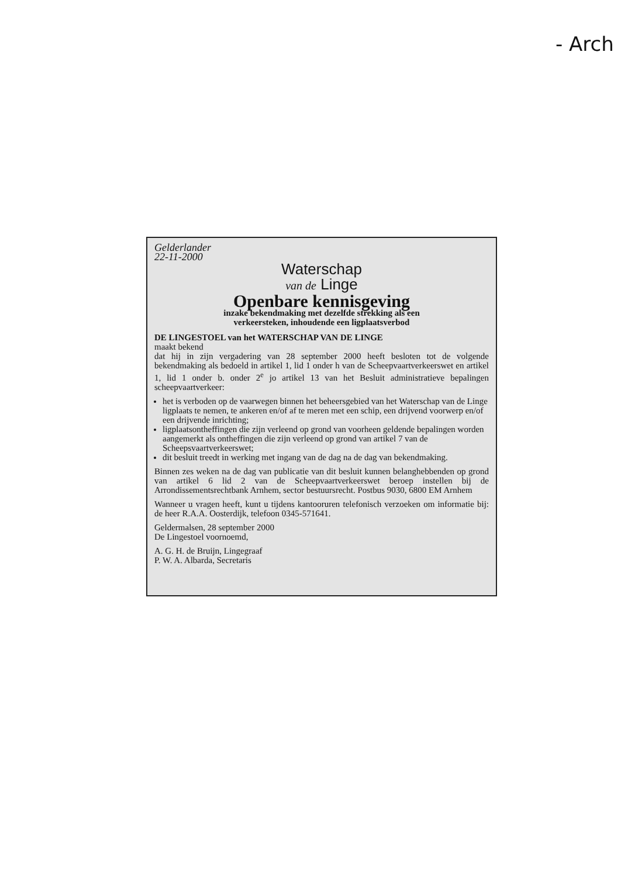- Arch
Gelderlander
22-11-2000
Waterschap
van de Linge
Openbare kennisgeving
inzake bekendmaking met dezelfde strekking als een
verkeersteken, inhoudende een ligplaatsverbod
DE LINGESTOEL van het WATERSCHAP VAN DE LINGE
maakt bekend
dat hij in zijn vergadering van 28 september 2000 heeft besloten tot de volgende bekendmaking als bedoeld in artikel 1, lid 1 onder h van de Scheepvaartverkeerswet en artikel 1, lid 1 onder b. onder 2<sup>e</sup> jo artikel 13 van het Besluit administratieve bepalingen scheepvaartverkeer:
het is verboden op de vaarwegen binnen het beheersgebied van het Waterschap van de Linge ligplaats te nemen, te ankeren en/of af te meren met een schip, een drijvend voorwerp en/of een drijvende inrichting;
ligplaatsontheffingen die zijn verleend op grond van voorheen geldende bepalingen worden aangemerkt als ontheffingen die zijn verleend op grond van artikel 7 van de Scheepsvaartverkeerswet;
dit besluit treedt in werking met ingang van de dag na de dag van bekendmaking.
Binnen zes weken na de dag van publicatie van dit besluit kunnen belanghebbenden op grond van artikel 6 lid 2 van de Scheepvaartverkeerswet beroep instellen bij de Arrondissementsrechtbank Arnhem, sector bestuursrecht. Postbus 9030, 6800 EM Arnhem
Wanneer u vragen heeft, kunt u tijdens kantooruren telefonisch verzoeken om informatie bij: de heer R.A.A. Oosterdijk, telefoon 0345-571641.
Geldermalsen, 28 september 2000
De Lingestoel voornoemd,
A. G. H. de Bruijn, Lingegraaf
P. W. A. Albarda, Secretaris